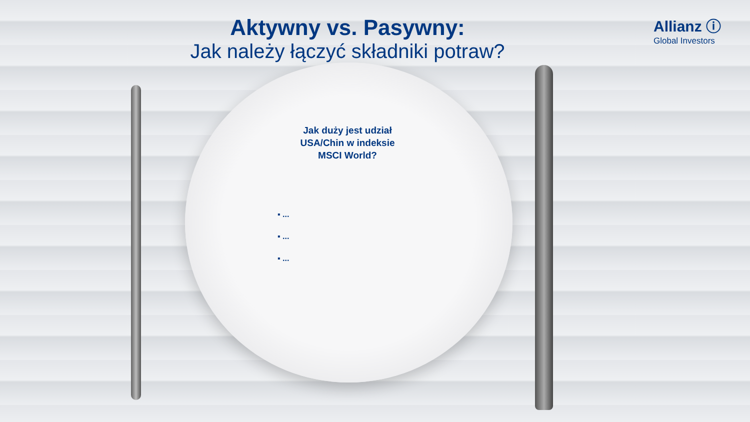Aktywny vs. Pasywny:
Jak należy łączyć składniki potraw?
Allianz ⓘ
Global Investors
Jak duży jest udział USA/Chin w indeksie MSCI World?
▪ ...
▪ ...
▪ ...